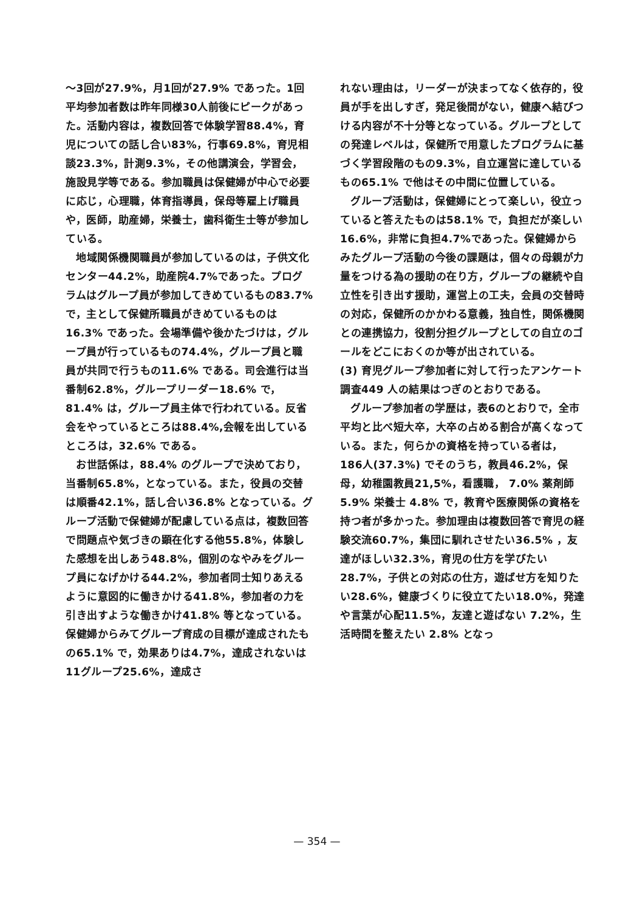～3回が27.9%，月1回が27.9% であった。1回平均参加者数は昨年同様30人前後にピークがあった。活動内容は，複数回答で体験学習88.4%，育児についての話し合い83%，行事69.8%，育児相談23.3%，計測9.3%，その他講演会，学習会，施設見学等である。参加職員は保健婦が中心で必要に応じ，心理職，体育指導員，保母等雇上げ職員や，医師，助産婦，栄養士，歯科衛生士等が参加している。
地域関係機関職員が参加しているのは，子供文化センター44.2%，助産院4.7%であった。プログラムはグループ員が参加してきめているもの83.7% で，主として保健所職員がきめているものは16.3% であった。会場準備や後かたづけは，グループ員が行っているもの74.4%，グループ員と職員が共同で行うもの11.6% である。司会進行は当番制62.8%，グループリーダー18.6% で，81.4% は，グループ員主体で行われている。反省会をやっているところは88.4%,会報を出しているところは，32.6% である。
お世話係は，88.4% のグループで決めており，当番制65.8%，となっている。また，役員の交替は順番42.1%，話し合い36.8% となっている。グループ活動で保健婦が配慮している点は，複数回答で問題点や気づきの顕在化する他55.8%，体験した感想を出しあう48.8%，個別のなやみをグループ員になげかける44.2%，参加者同士知りあえるように意図的に働きかける41.8%，参加者の力を引き出すような働きかけ41.8% 等となっている。保健婦からみてグループ育成の目標が達成されたもの65.1% で，効果ありは4.7%，達成されないは11グループ25.6%，達成さ
れない理由は，リーダーが決まってなく依存的，役員が手を出しすぎ，発足後間がない，健康へ結びつける内容が不十分等となっている。グループとしての発達レベルは，保健所で用意したプログラムに基づく学習段階のもの9.3%，自立運営に達しているもの65.1% で他はその中間に位置している。
グループ活動は，保健婦にとって楽しい，役立っていると答えたものは58.1% で，負担だが楽しい16.6%，非常に負担4.7%であった。保健婦からみたグループ活動の今後の課題は，個々の母親が力量をつける為の援助の在り方，グループの継続や自立性を引き出す援助，運営上の工夫，会員の交替時の対応，保健所のかかわる意義，独自性，関係機関との連携協力，役割分担グループとしての自立のゴールをどこにおくのか等が出されている。
(3) 育児グループ参加者に対して行ったアンケート調査449 人の結果はつぎのとおりである。
グループ参加者の学歴は，表6のとおりで，全市平均と比べ短大卒，大卒の占める割合が高くなっている。また，何らかの資格を持っている者は， 186人(37.3%) でそのうち，教員46.2%，保母，幼稚園教員21,5%，看護職， 7.0% 薬剤師 5.9% 栄養士 4.8% で，教育や医療関係の資格を持つ者が多かった。参加理由は複数回答で育児の経験交流60.7%，集団に馴れさせたい36.5% ，友達がほしい32.3%，育児の仕方を学びたい28.7%，子供との対応の仕方，遊ばせ方を知りたい28.6%，健康づくりに役立てたい18.0%，発達や言葉が心配11.5%，友達と遊ばない 7.2%，生活時間を整えたい 2.8% となっ
— 354 —